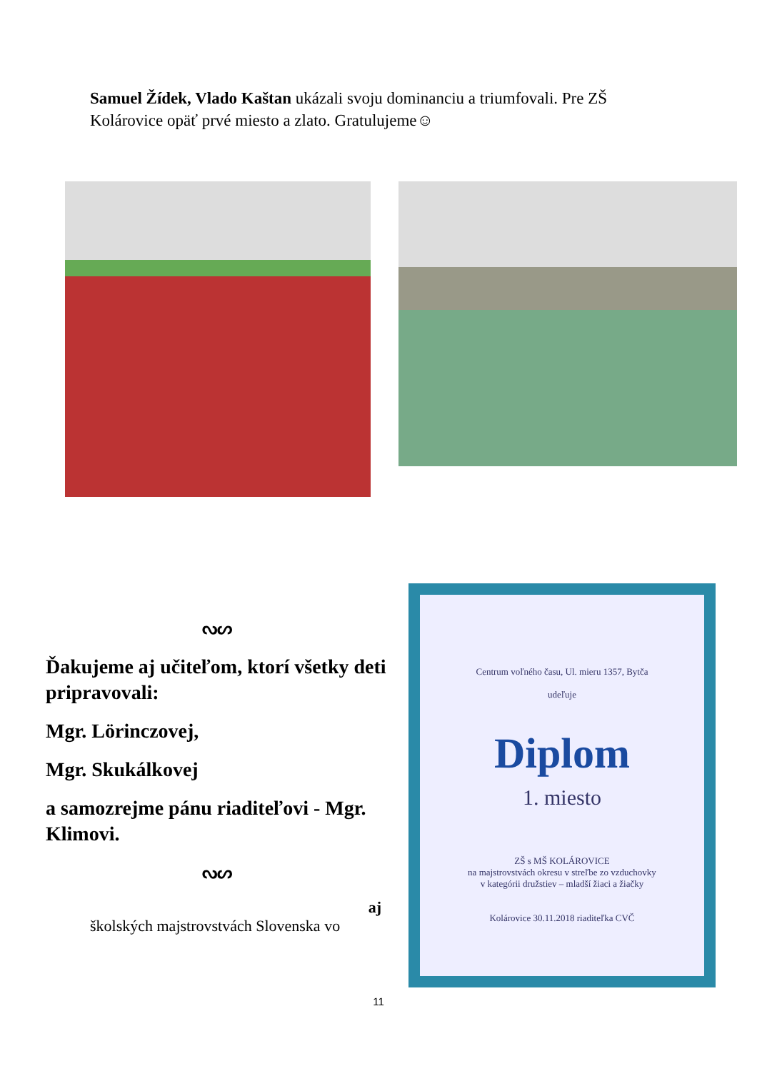Samuel Žídek, Vlado Kaštan ukázali svoju dominanciu a triumfovali. Pre ZŠ Kolárovice opäť prvé miesto a zlato. Gratulujeme☺
ᔓᔕ
Ďakujeme aj učiteľom, ktorí všetky deti pripravovali:
Mgr. Lörinczovej,
Mgr. Skukálkovej
a samozrejme pánu riaditeľovi - Mgr. Klimovi.
ᔓᔕ
aj
školských majstrovstvách Slovenska vo
Centrum voľného času, Ul. mieru 1357, Bytča
udeľuje
Diplom
1. miesto
ZŠ s MŠ KOLÁROVICE
na majstrovstvách okresu v streľbe zo vzduchovky
v kategórii družstiev – mladší žiaci a žiačky
Kolárovice 30.11.2018 riaditeľka CVČ
11